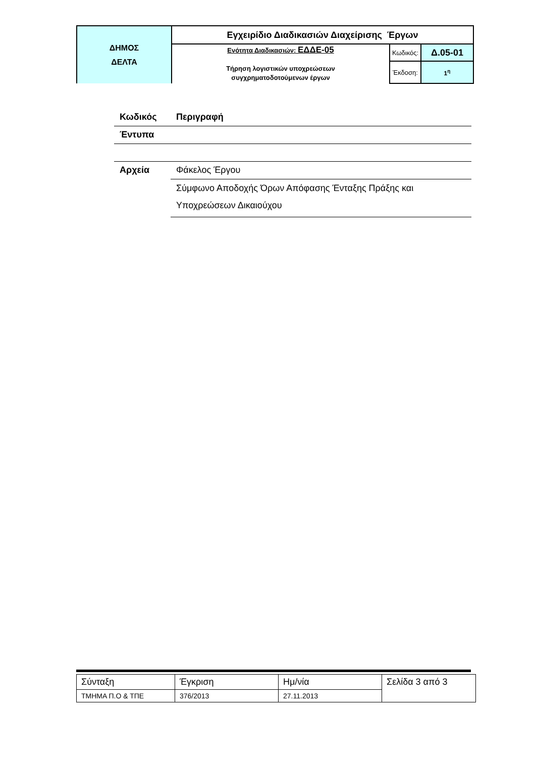| ΔΗΜΟΣ ΔΕΛΤΑ | Εγχειρίδιο Διαδικασιών Διαχείρισης Έργων | | |
| | Ενότητα Διαδικασιών: ΕΔΔΕ-05 Τήρηση λογιστικών υποχρεώσεων συγχρηματοδοτούμενων έργων | Κωδικός: | Δ.05-01 |
| | | Έκδοση: | 1<sup>η</sup> |
| Κωδικός | Περιγραφή |
| Έντυπα | |
| Αρχεία | Φάκελος Έργου |
| | Σύμφωνο Αποδοχής Όρων Απόφασης Ένταξης Πράξης και Υποχρεώσεων Δικαιούχου |
| Σύνταξη | Έγκριση | Ημ/νία | Σελίδα 3 από 3 |
| ΤΜΗΜΑ Π.Ο & ΤΠΕ | 376/2013 | 27.11.2013 | |